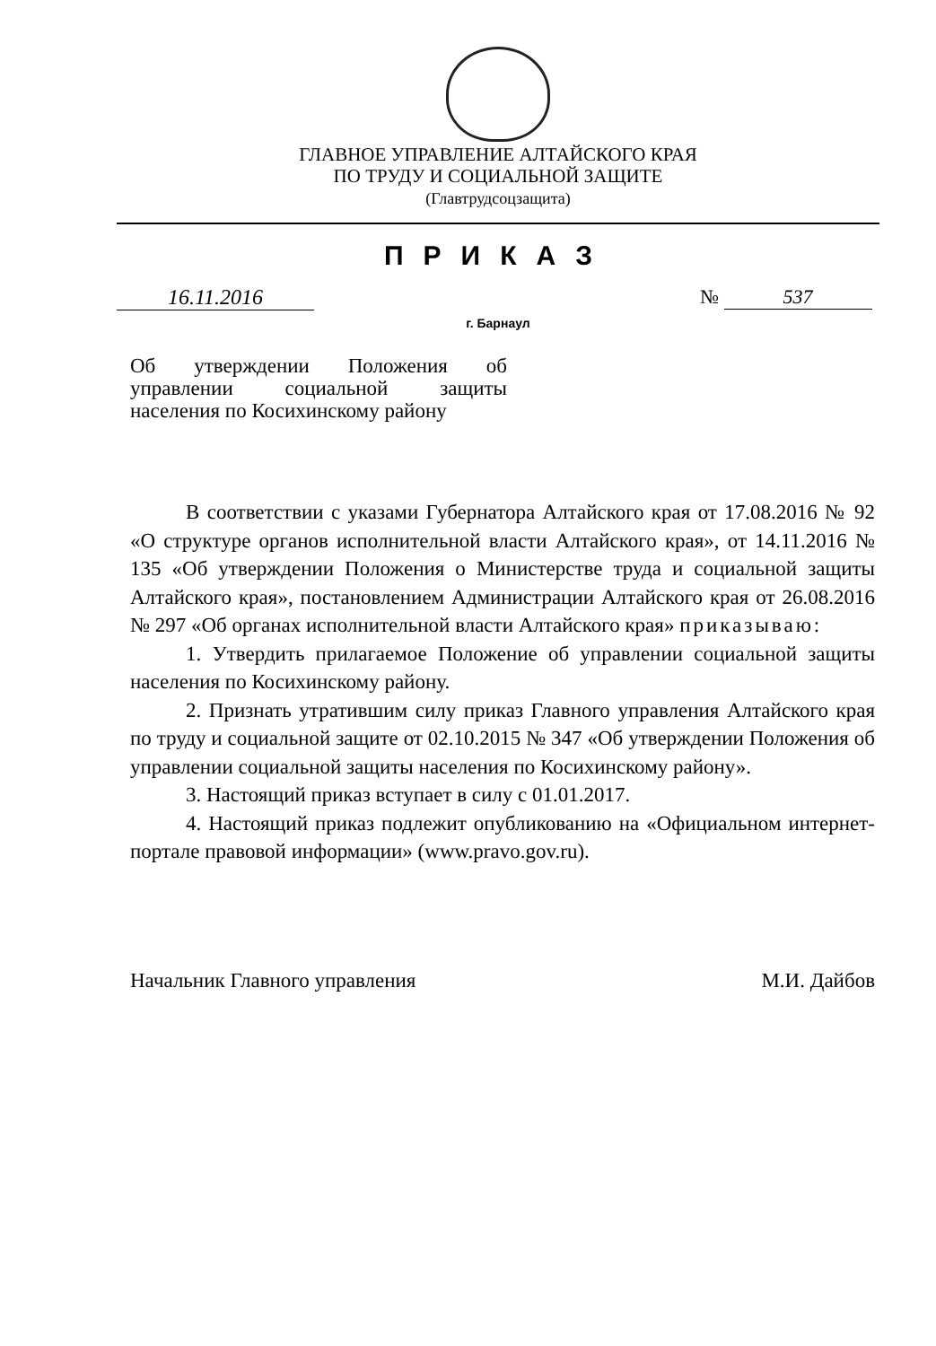ГЛАВНОЕ УПРАВЛЕНИЕ АЛТАЙСКОГО КРАЯ
ПО ТРУДУ И СОЦИАЛЬНОЙ ЗАЩИТЕ
(Главтрудсоцзащита)
ПРИКАЗ
16.11.2016 № 537
г. Барнаул
Об утверждении Положения об управлении социальной защиты населения по Косихинскому району
В соответствии с указами Губернатора Алтайского края от 17.08.2016 № 92 «О структуре органов исполнительной власти Алтайского края», от 14.11.2016 № 135 «Об утверждении Положения о Министерстве труда и социальной защиты Алтайского края», постановлением Администрации Алтайского края от 26.08.2016 № 297 «Об органах исполнительной власти Алтайского края» приказываю:
1. Утвердить прилагаемое Положение об управлении социальной защиты населения по Косихинскому району.
2. Признать утратившим силу приказ Главного управления Алтайского края по труду и социальной защите от 02.10.2015 № 347 «Об утверждении Положения об управлении социальной защиты населения по Косихинскому району».
3. Настоящий приказ вступает в силу с 01.01.2017.
4. Настоящий приказ подлежит опубликованию на «Официальном интернет-портале правовой информации» (www.pravo.gov.ru).
Начальник Главного управления М.И. Дайбов